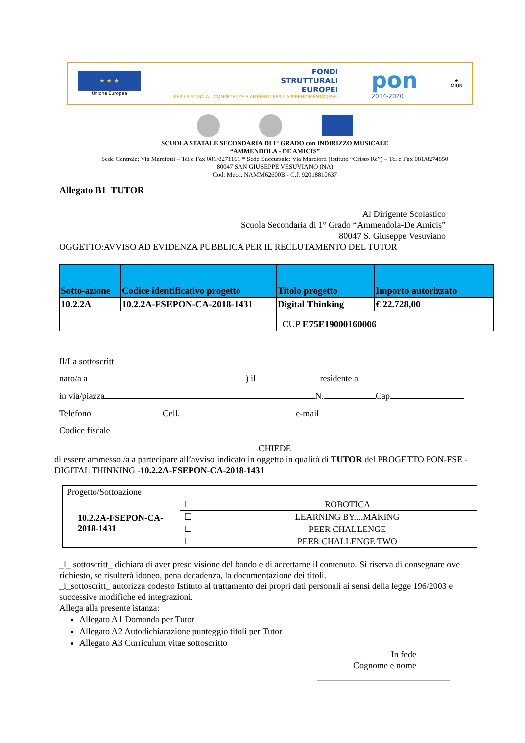★ ★ ★
Unione Europea
FONDI
STRUTTURALI
EUROPEI
PER LA SCUOLA - COMPETENZE E AMBIENTI PER L'APPRENDIMENTO (FSE)
pon
2014-2020
★
MIUR
SCUOLA STATALE SECONDARIA DI 1° GRADO con INDIRIZZO MUSICALE
“AMMENDOLA - DE AMICIS”
Sede Centrale: Via Marciotti – Tel e Fax 081/8271161 * Sede Succursale: Via Marciotti (Istituto “Cristo Re”) – Tel e Fax 081/8274850
80047 SAN GIUSEPPE VESUVIANO (NA)
Cod. Mecc. NAMM62600B - C.f. 92018810637
Allegato B1 TUTOR
Al Dirigente Scolastico
Scuola Secondaria di 1° Grado “Ammendola-De Amicis”
80047 S. Giuseppe Vesuviano
OGGETTO:AVVISO AD EVIDENZA PUBBLICA PER IL RECLUTAMENTO DEL TUTOR
| Sotto-azione | Codice identificativo progetto | Titolo progetto | Importo autorizzato |
| --- | --- | --- | --- |
| 10.2.2A | 10.2.2A-FSEPON-CA-2018-1431 | Digital Thinking | € 22.728,00 |
| | | CUP E75E19000160006 | |
Il/La sottoscritt
nato/a a ) il residente a
in via/piazza N. Cap
Telefono Cell. e-mail
Codice fiscale
CHIEDE
di essere ammesso /a a partecipare all’avviso indicato in oggetto in qualità di TUTOR del PROGETTO PON-FSE - DIGITAL THINKING -10.2.2A-FSEPON-CA-2018-1431
| Progetto/Sottoazione | | |
| 10.2.2A-FSEPON-CA-2018-1431 | ☐ | ROBOTICA |
| | ☐ | LEARNING BY....MAKING |
| | ☐ | PEER CHALLENGE |
| | ☐ | PEER CHALLENGE TWO |
_l_ sottoscritt_ dichiara di aver preso visione del bando e di accettarne il contenuto. Si riserva di consegnare ove richiesto, se risulterà idoneo, pena decadenza, la documentazione dei titoli.
_l_sottoscritt_ autorizza codesto Istituto al trattamento dei propri dati personali ai sensi della legge 196/2003 e successive modifiche ed integrazioni.
Allega alla presente istanza:
Allegato A1 Domanda per Tutor
Allegato A2 Autodichiarazione punteggio titoli per Tutor
Allegato A3 Curriculum vitae sottoscritto
In fede
Cognome e nome
______________________________